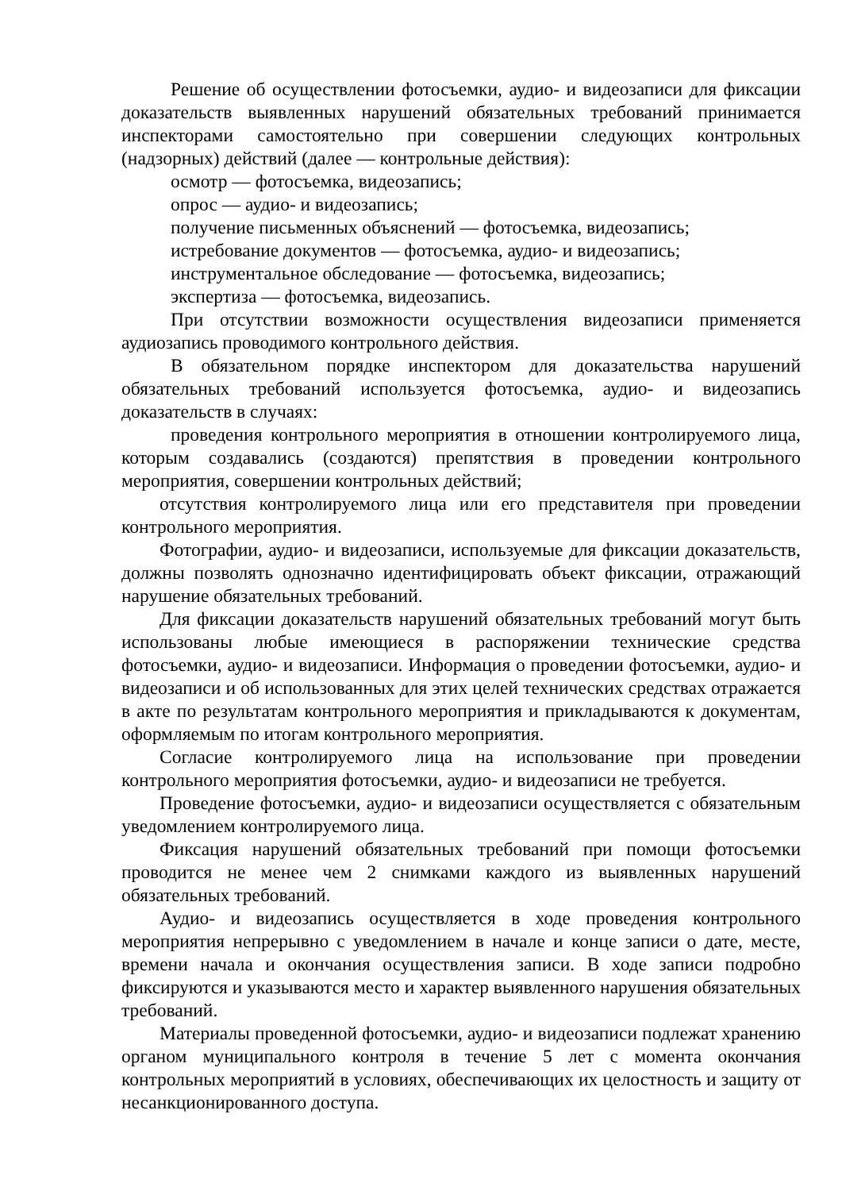Решение об осуществлении фотосъемки, аудио- и видеозаписи для фиксации доказательств выявленных нарушений обязательных требований принимается инспекторами самостоятельно при совершении следующих контрольных (надзорных) действий (далее — контрольные действия):
осмотр — фотосъемка, видеозапись;
опрос — аудио- и видеозапись;
получение письменных объяснений — фотосъемка, видеозапись;
истребование документов — фотосъемка, аудио- и видеозапись;
инструментальное обследование — фотосъемка, видеозапись;
экспертиза — фотосъемка, видеозапись.
При отсутствии возможности осуществления видеозаписи применяется аудиозапись проводимого контрольного действия.
В обязательном порядке инспектором для доказательства нарушений обязательных требований используется фотосъемка, аудио- и видеозапись доказательств в случаях:
проведения контрольного мероприятия в отношении контролируемого лица, которым создавались (создаются) препятствия в проведении контрольного мероприятия, совершении контрольных действий;
отсутствия контролируемого лица или его представителя при проведении контрольного мероприятия.
Фотографии, аудио- и видеозаписи, используемые для фиксации доказательств, должны позволять однозначно идентифицировать объект фиксации, отражающий нарушение обязательных требований.
Для фиксации доказательств нарушений обязательных требований могут быть использованы любые имеющиеся в распоряжении технические средства фотосъемки, аудио- и видеозаписи. Информация о проведении фотосъемки, аудио- и видеозаписи и об использованных для этих целей технических средствах отражается в акте по результатам контрольного мероприятия и прикладываются к документам, оформляемым по итогам контрольного мероприятия.
Согласие контролируемого лица на использование при проведении контрольного мероприятия фотосъемки, аудио- и видеозаписи не требуется.
Проведение фотосъемки, аудио- и видеозаписи осуществляется с обязательным уведомлением контролируемого лица.
Фиксация нарушений обязательных требований при помощи фотосъемки проводится не менее чем 2 снимками каждого из выявленных нарушений обязательных требований.
Аудио- и видеозапись осуществляется в ходе проведения контрольного мероприятия непрерывно с уведомлением в начале и конце записи о дате, месте, времени начала и окончания осуществления записи. В ходе записи подробно фиксируются и указываются место и характер выявленного нарушения обязательных требований.
Материалы проведенной фотосъемки, аудио- и видеозаписи подлежат хранению органом муниципального контроля в течение 5 лет с момента окончания контрольных мероприятий в условиях, обеспечивающих их целостность и защиту от несанкционированного доступа.